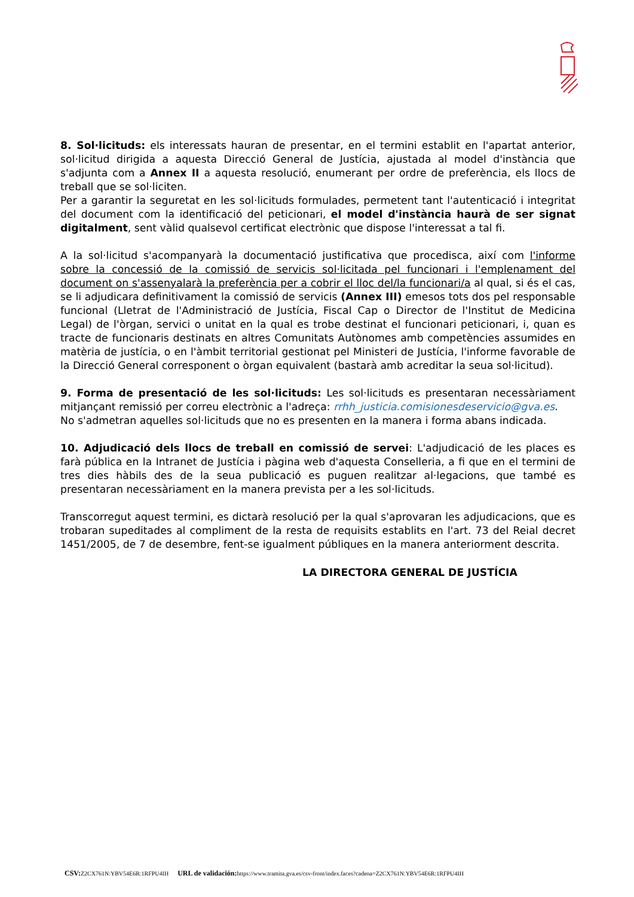8. Sol·licituds: els interessats hauran de presentar, en el termini establit en l'apartat anterior, sol·licitud dirigida a aquesta Direcció General de Justícia, ajustada al model d'instància que s'adjunta com a Annex II a aquesta resolució, enumerant per ordre de preferència, els llocs de treball que se sol·liciten.
Per a garantir la seguretat en les sol·licituds formulades, permetent tant l'autenticació i integritat del document com la identificació del peticionari, el model d'instància haurà de ser signat digitalment, sent vàlid qualsevol certificat electrònic que dispose l'interessat a tal fi.
A la sol·licitud s'acompanyarà la documentació justificativa que procedisca, així com l'informe sobre la concessió de la comissió de servicis sol·licitada pel funcionari i l'emplenament del document on s'assenyalarà la preferència per a cobrir el lloc del/la funcionari/a al qual, si és el cas, se li adjudicara definitivament la comissió de servicis (Annex III) emesos tots dos pel responsable funcional (Lletrat de l'Administració de Justícia, Fiscal Cap o Director de l'Institut de Medicina Legal) de l'òrgan, servici o unitat en la qual es trobe destinat el funcionari peticionari, i, quan es tracte de funcionaris destinats en altres Comunitats Autònomes amb competències assumides en matèria de justícia, o en l'àmbit territorial gestionat pel Ministeri de Justícia, l'informe favorable de la Direcció General corresponent o òrgan equivalent (bastarà amb acreditar la seua sol·licitud).
9. Forma de presentació de les sol·licituds: Les sol·licituds es presentaran necessàriament mitjançant remissió per correu electrònic a l'adreça: rrhh_justicia.comisionesdeservicio@gva.es.
No s'admetran aquelles sol·licituds que no es presenten en la manera i forma abans indicada.
10. Adjudicació dels llocs de treball en comissió de servei: L'adjudicació de les places es farà pública en la Intranet de Justícia i pàgina web d'aquesta Conselleria, a fi que en el termini de tres dies hàbils des de la seua publicació es puguen realitzar al·legacions, que també es presentaran necessàriament en la manera prevista per a les sol·licituds.
Transcorregut aquest termini, es dictarà resolució per la qual s'aprovaran les adjudicacions, que es trobaran supeditades al compliment de la resta de requisits establits en l'art. 73 del Reial decret 1451/2005, de 7 de desembre, fent-se igualment públiques en la manera anteriorment descrita.
LA DIRECTORA GENERAL DE JUSTÍCIA
CSV: Z2CX761N:YBV54E6R:1RFPU4IH URL de validación: https://www.tramita.gva.es/csv-front/index.faces?cadena=Z2CX761N:YBV54E6R:1RFPU4IH